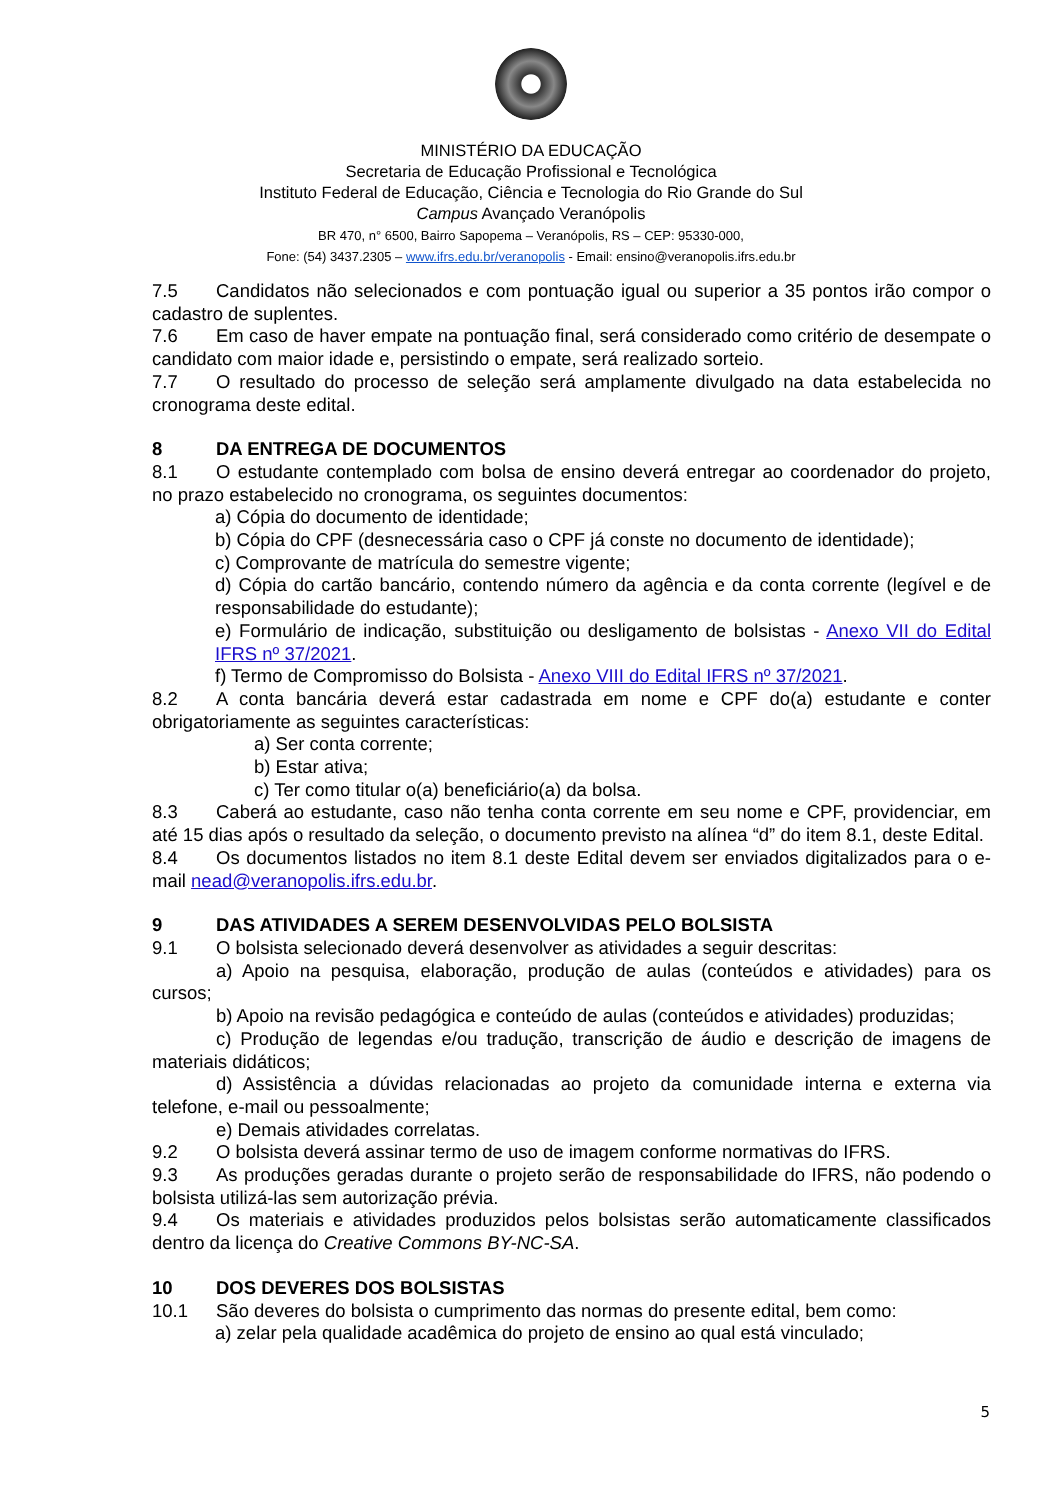MINISTÉRIO DA EDUCAÇÃO
Secretaria de Educação Profissional e Tecnológica
Instituto Federal de Educação, Ciência e Tecnologia do Rio Grande do Sul
Campus Avançado Veranópolis
BR 470, n° 6500, Bairro Sapopema – Veranópolis, RS – CEP: 95330-000,
Fone: (54) 3437.2305 – www.ifrs.edu.br/veranopolis - Email: ensino@veranopolis.ifrs.edu.br
7.5 Candidatos não selecionados e com pontuação igual ou superior a 35 pontos irão compor o cadastro de suplentes.
7.6 Em caso de haver empate na pontuação final, será considerado como critério de desempate o candidato com maior idade e, persistindo o empate, será realizado sorteio.
7.7 O resultado do processo de seleção será amplamente divulgado na data estabelecida no cronograma deste edital.
8 DA ENTREGA DE DOCUMENTOS
8.1 O estudante contemplado com bolsa de ensino deverá entregar ao coordenador do projeto, no prazo estabelecido no cronograma, os seguintes documentos:
a) Cópia do documento de identidade;
b) Cópia do CPF (desnecessária caso o CPF já conste no documento de identidade);
c) Comprovante de matrícula do semestre vigente;
d) Cópia do cartão bancário, contendo número da agência e da conta corrente (legível e de responsabilidade do estudante);
e) Formulário de indicação, substituição ou desligamento de bolsistas - Anexo VII do Edital IFRS nº 37/2021.
f) Termo de Compromisso do Bolsista - Anexo VIII do Edital IFRS nº 37/2021.
8.2 A conta bancária deverá estar cadastrada em nome e CPF do(a) estudante e conter obrigatoriamente as seguintes características:
a) Ser conta corrente;
b) Estar ativa;
c) Ter como titular o(a) beneficiário(a) da bolsa.
8.3 Caberá ao estudante, caso não tenha conta corrente em seu nome e CPF, providenciar, em até 15 dias após o resultado da seleção, o documento previsto na alínea “d” do item 8.1, deste Edital.
8.4 Os documentos listados no item 8.1 deste Edital devem ser enviados digitalizados para o e-mail nead@veranopolis.ifrs.edu.br.
9 DAS ATIVIDADES A SEREM DESENVOLVIDAS PELO BOLSISTA
9.1 O bolsista selecionado deverá desenvolver as atividades a seguir descritas:
a) Apoio na pesquisa, elaboração, produção de aulas (conteúdos e atividades) para os cursos;
b) Apoio na revisão pedagógica e conteúdo de aulas (conteúdos e atividades) produzidas;
c) Produção de legendas e/ou tradução, transcrição de áudio e descrição de imagens de materiais didáticos;
d) Assistência a dúvidas relacionadas ao projeto da comunidade interna e externa via telefone, e-mail ou pessoalmente;
e) Demais atividades correlatas.
9.2 O bolsista deverá assinar termo de uso de imagem conforme normativas do IFRS.
9.3 As produções geradas durante o projeto serão de responsabilidade do IFRS, não podendo o bolsista utilizá-las sem autorização prévia.
9.4 Os materiais e atividades produzidos pelos bolsistas serão automaticamente classificados dentro da licença do Creative Commons BY-NC-SA.
10 DOS DEVERES DOS BOLSISTAS
10.1 São deveres do bolsista o cumprimento das normas do presente edital, bem como:
a) zelar pela qualidade acadêmica do projeto de ensino ao qual está vinculado;
5